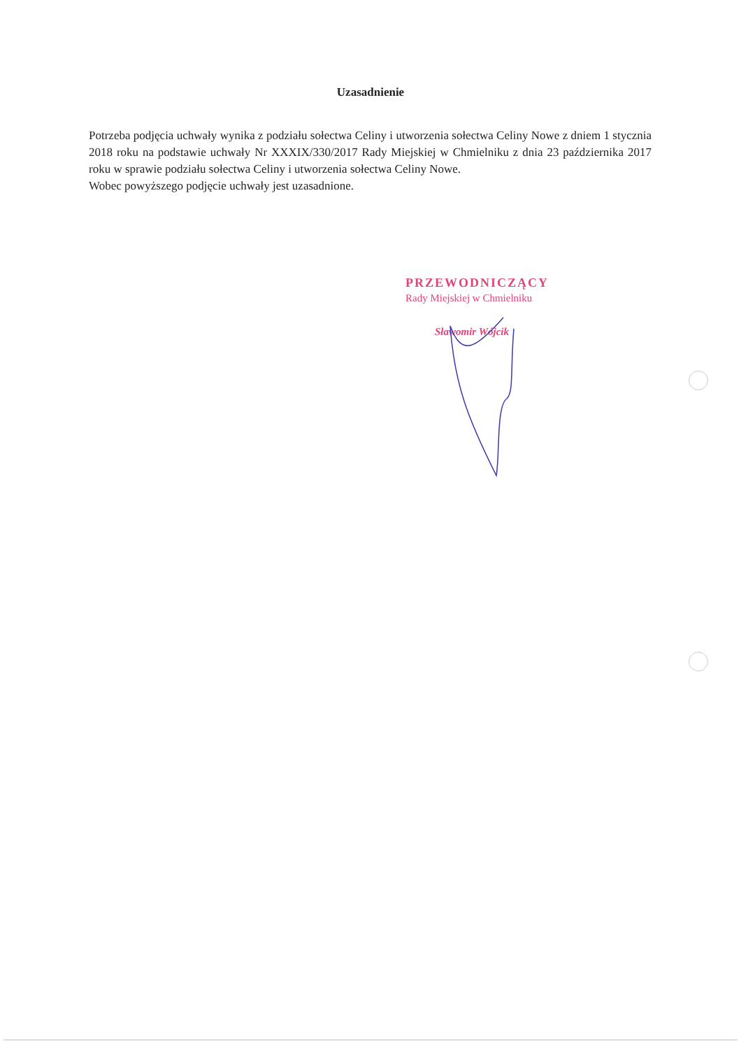Uzasadnienie
Potrzeba podjęcia uchwały wynika z podziału sołectwa Celiny i utworzenia sołectwa Celiny Nowe z dniem 1 stycznia 2018 roku na podstawie uchwały Nr XXXIX/330/2017 Rady Miejskiej w Chmielniku z dnia 23 października 2017 roku w sprawie podziału sołectwa Celiny i utworzenia sołectwa Celiny Nowe.
Wobec powyższego podjęcie uchwały jest uzasadnione.
PRZEWODNICZĄCY
Rady Miejskiej w Chmielniku
Sławomir Wójcik